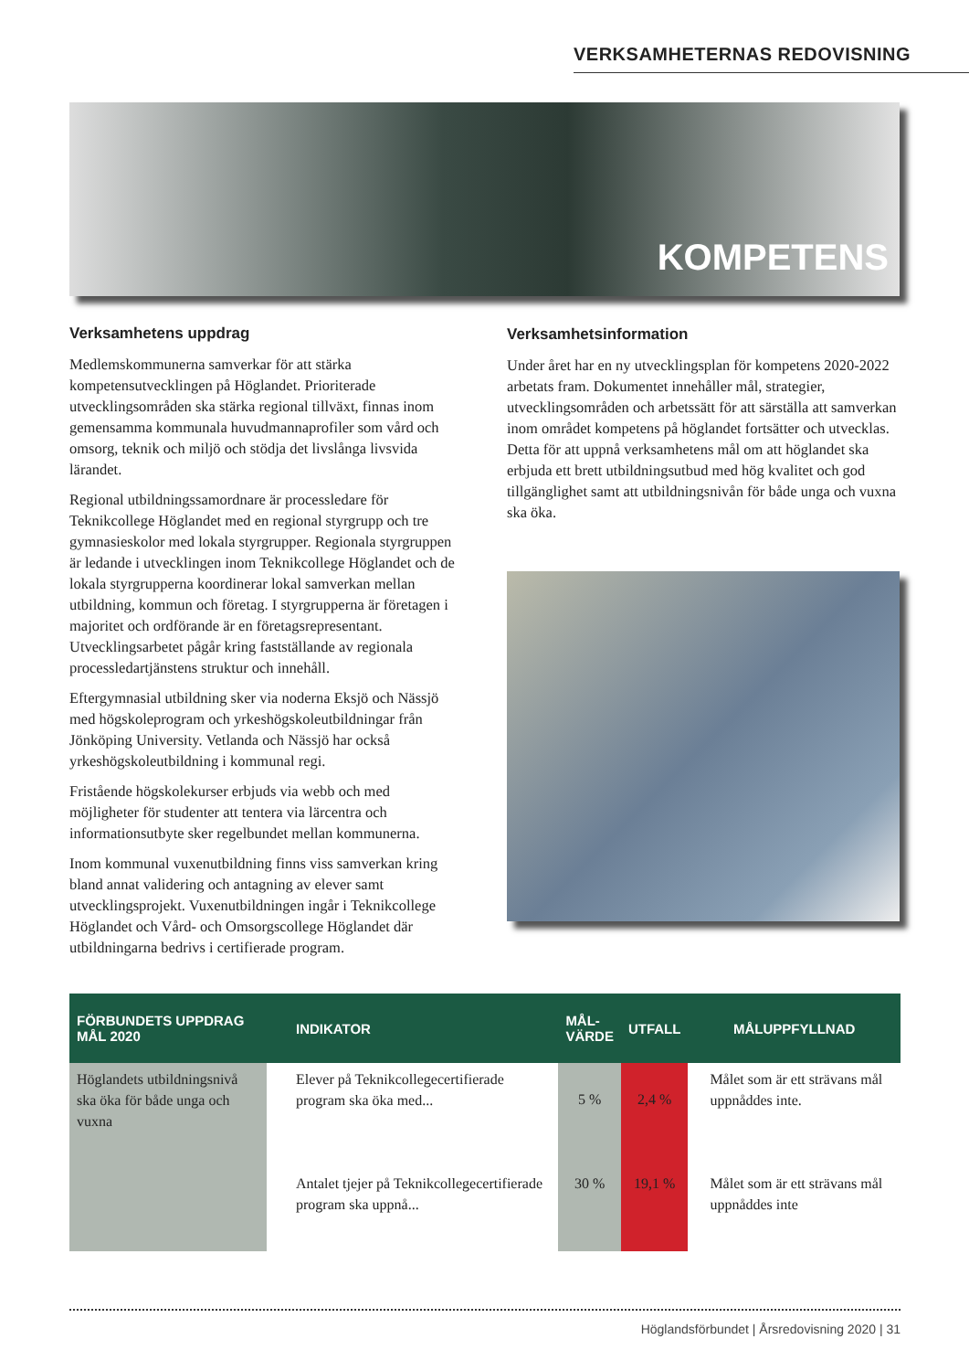VERKSAMHETERNAS REDOVISNING
KOMPETENS
Verksamhetens uppdrag
Medlemskommunerna samverkar för att stärka kompetensutvecklingen på Höglandet. Prioriterade utvecklingsområden ska stärka regional tillväxt, finnas inom gemensamma kommunala huvudmannaprofiler som vård och omsorg, teknik och miljö och stödja det livslånga livsvida lärandet.
Regional utbildningssamordnare är processledare för Teknikcollege Höglandet med en regional styrgrupp och tre gymnasieskolor med lokala styrgrupper. Regionala styrgruppen är ledande i utvecklingen inom Teknikcollege Höglandet och de lokala styrgrupperna koordinerar lokal samverkan mellan utbildning, kommun och företag. I styrgrupperna är företagen i majoritet och ordförande är en företagsrepresentant. Utvecklingsarbetet pågår kring fastställande av regionala processledartjänstens struktur och innehåll.
Eftergymnasial utbildning sker via noderna Eksjö och Nässjö med högskoleprogram och yrkeshögskoleutbildningar från Jönköping University. Vetlanda och Nässjö har också yrkeshögskoleutbildning i kommunal regi.
Fristående högskolekurser erbjuds via webb och med möjligheter för studenter att tentera via lärcentra och informationsutbyte sker regelbundet mellan kommunerna.
Inom kommunal vuxenutbildning finns viss samverkan kring bland annat validering och antagning av elever samt utvecklingsprojekt. Vuxenutbildningen ingår i Teknikcollege Höglandet och Vård- och Omsorgscollege Höglandet där utbildningarna bedrivs i certifierade program.
Verksamhetsinformation
Under året har en ny utvecklingsplan för kompetens 2020-2022 arbetats fram. Dokumentet innehåller mål, strategier, utvecklingsområden och arbetssätt för att särställa att samverkan inom området kompetens på höglandet fortsätter och utvecklas. Detta för att uppnå verksamhetens mål om att höglandet ska erbjuda ett brett utbildningsutbud med hög kvalitet och god tillgänglighet samt att utbildningsnivån för både unga och vuxna ska öka.
| FÖRBUNDETS UPPDRAG MÅL 2020 | INDIKATOR | MÅL- VÄRDE | UTFALL | MÅLUPPFYLLNAD |
| --- | --- | --- | --- | --- |
| Höglandets utbildningsnivå ska öka för både unga och vuxna | Elever på Teknikcollegecertifierade program ska öka med... | 5 % | 2,4 % | Målet som är ett strävans mål uppnåddes inte. |
| | Antalet tjejer på Teknikcollegecertifierade program ska uppnå... | 30 % | 19,1 % | Målet som är ett strävans mål uppnåddes inte |
Höglandsförbundet | Årsredovisning 2020 | 31